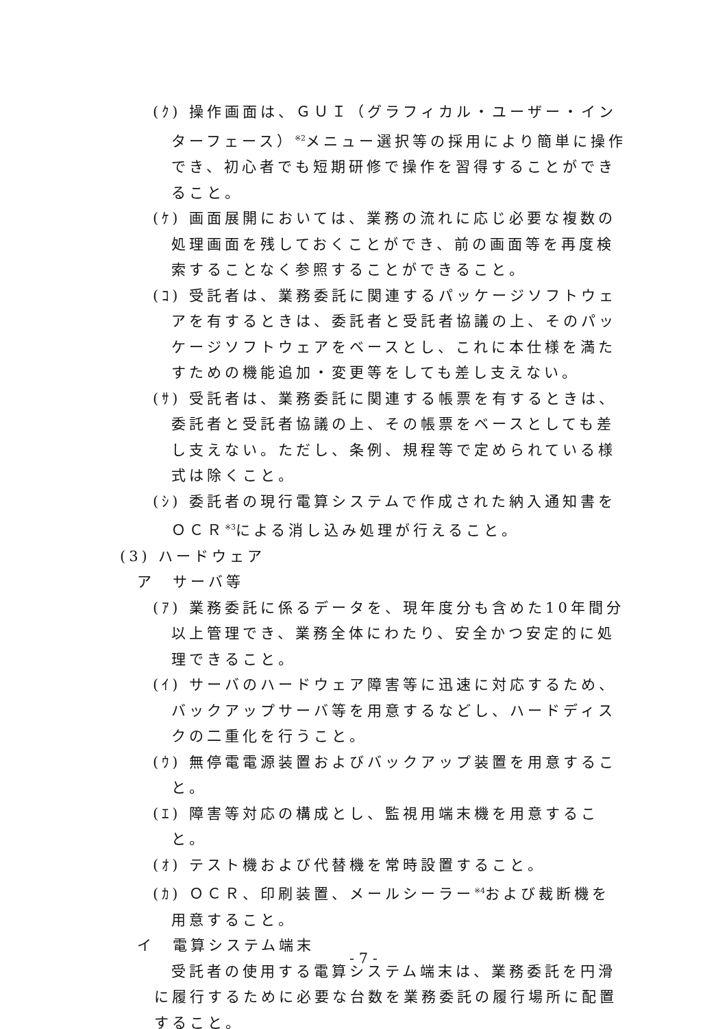(ｸ) 操作画面は、ＧＵＩ（グラフィカル・ユーザー・インターフェース）<sup>※2</sup>メニュー選択等の採用により簡単に操作でき、初心者でも短期研修で操作を習得することができること。
(ｹ) 画面展開においては、業務の流れに応じ必要な複数の処理画面を残しておくことができ、前の画面等を再度検索することなく参照することができること。
(ｺ) 受託者は、業務委託に関連するパッケージソフトウェアを有するときは、委託者と受託者協議の上、そのパッケージソフトウェアをベースとし、これに本仕様を満たすための機能追加・変更等をしても差し支えない。
(ｻ) 受託者は、業務委託に関連する帳票を有するときは、委託者と受託者協議の上、その帳票をベースとしても差し支えない。ただし、条例、規程等で定められている様式は除くこと。
(ｼ) 委託者の現行電算システムで作成された納入通知書をＯＣＲ<sup>※3</sup>による消し込み処理が行えること。
(3) ハードウェア
ア　サーバ等
(ｱ) 業務委託に係るデータを、現年度分も含めた10年間分以上管理でき、業務全体にわたり、安全かつ安定的に処理できること。
(ｲ) サーバのハードウェア障害等に迅速に対応するため、バックアップサーバ等を用意するなどし、ハードディスクの二重化を行うこと。
(ｳ) 無停電電源装置およびバックアップ装置を用意すること。
(ｴ) 障害等対応の構成とし、監視用端末機を用意すること。
(ｵ) テスト機および代替機を常時設置すること。
(ｶ) ＯＣＲ、印刷装置、メールシーラー<sup>※4</sup>および裁断機を用意すること。
イ　電算システム端末
受託者の使用する電算システム端末は、業務委託を円滑に履行するために必要な台数を業務委託の履行場所に配置すること。
- 7 -